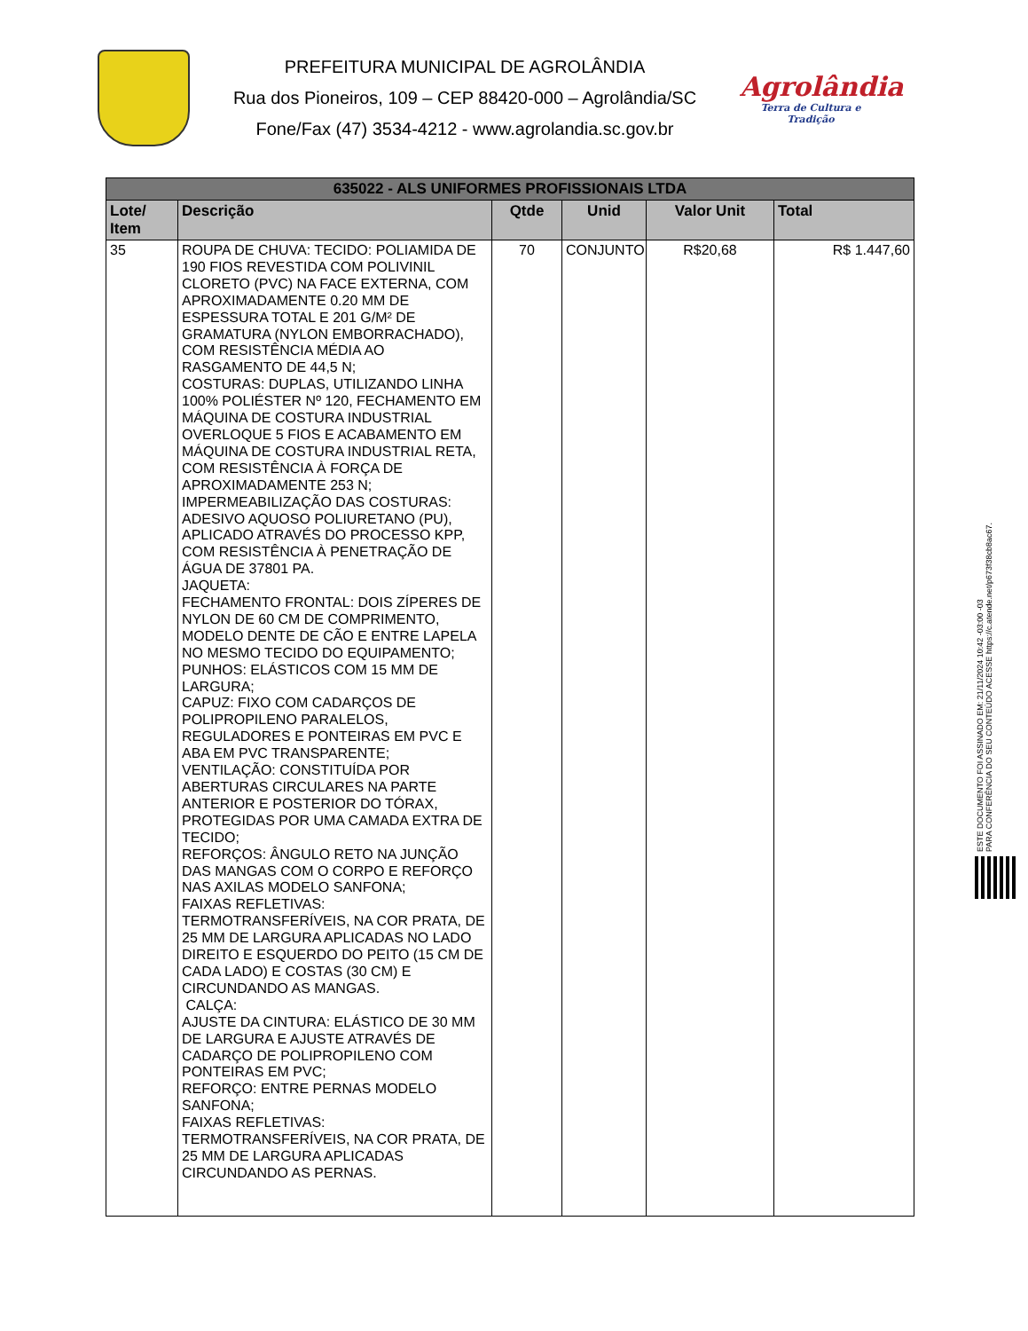PREFEITURA MUNICIPAL DE AGROLÂNDIA
Rua dos Pioneiros, 109 – CEP 88420-000 – Agrolândia/SC
Fone/Fax (47) 3534-4212 - www.agrolandia.sc.gov.br
Agrolândia
Terra de Cultura e Tradição
| 635022 - ALS UNIFORMES PROFISSIONAIS LTDA | | | | | |
| --- | --- | --- | --- | --- | --- |
| Lote/ Item | Descrição | Qtde | Unid | Valor Unit | Total |
| 35 | ROUPA DE CHUVA: TECIDO: POLIAMIDA DE 190 FIOS REVESTIDA COM POLIVINIL CLORETO (PVC) NA FACE EXTERNA, COM APROXIMADAMENTE 0.20 MM DE ESPESSURA TOTAL E 201 G/M² DE GRAMATURA (NYLON EMBORRACHADO), COM RESISTÊNCIA MÉDIA AO RASGAMENTO DE 44,5 N; COSTURAS: DUPLAS, UTILIZANDO LINHA 100% POLIÉSTER Nº 120, FECHAMENTO EM MÁQUINA DE COSTURA INDUSTRIAL OVERLOQUE 5 FIOS E ACABAMENTO EM MÁQUINA DE COSTURA INDUSTRIAL RETA, COM RESISTÊNCIA À FORÇA DE APROXIMADAMENTE 253 N; IMPERMEABILIZAÇÃO DAS COSTURAS: ADESIVO AQUOSO POLIURETANO (PU), APLICADO ATRAVÉS DO PROCESSO KPP, COM RESISTÊNCIA À PENETRAÇÃO DE ÁGUA DE 37801 PA. JAQUETA: FECHAMENTO FRONTAL: DOIS ZÍPERES DE NYLON DE 60 CM DE COMPRIMENTO, MODELO DENTE DE CÃO E ENTRE LAPELA NO MESMO TECIDO DO EQUIPAMENTO; PUNHOS: ELÁSTICOS COM 15 MM DE LARGURA; CAPUZ: FIXO COM CADARÇOS DE POLIPROPILENO PARALELOS, REGULADORES E PONTEIRAS EM PVC E ABA EM PVC TRANSPARENTE; VENTILAÇÃO: CONSTITUÍDA POR ABERTURAS CIRCULARES NA PARTE ANTERIOR E POSTERIOR DO TÓRAX, PROTEGIDAS POR UMA CAMADA EXTRA DE TECIDO; REFORÇOS: ÂNGULO RETO NA JUNÇÃO DAS MANGAS COM O CORPO E REFORÇO NAS AXILAS MODELO SANFONA; FAIXAS REFLETIVAS: TERMOTRANSFERÍVEIS, NA COR PRATA, DE 25 MM DE LARGURA APLICADAS NO LADO DIREITO E ESQUERDO DO PEITO (15 CM DE CADA LADO) E COSTAS (30 CM) E CIRCUNDANDO AS MANGAS. CALÇA: AJUSTE DA CINTURA: ELÁSTICO DE 30 MM DE LARGURA E AJUSTE ATRAVÉS DE CADARÇO DE POLIPROPILENO COM PONTEIRAS EM PVC; REFORÇO: ENTRE PERNAS MODELO SANFONA; FAIXAS REFLETIVAS: TERMOTRANSFERÍVEIS, NA COR PRATA, DE 25 MM DE LARGURA APLICADAS CIRCUNDANDO AS PERNAS. | 70 | CONJUNTO | R$20,68 | R$ 1.447,60 |
ESTE DOCUMENTO FOI ASSINADO EM: 21/11/2024 10:42 -03:00 -03
PARA CONFERÊNCIA DO SEU CONTEÚDO ACESSE https://c.atende.net/p673f38cb8ac67.